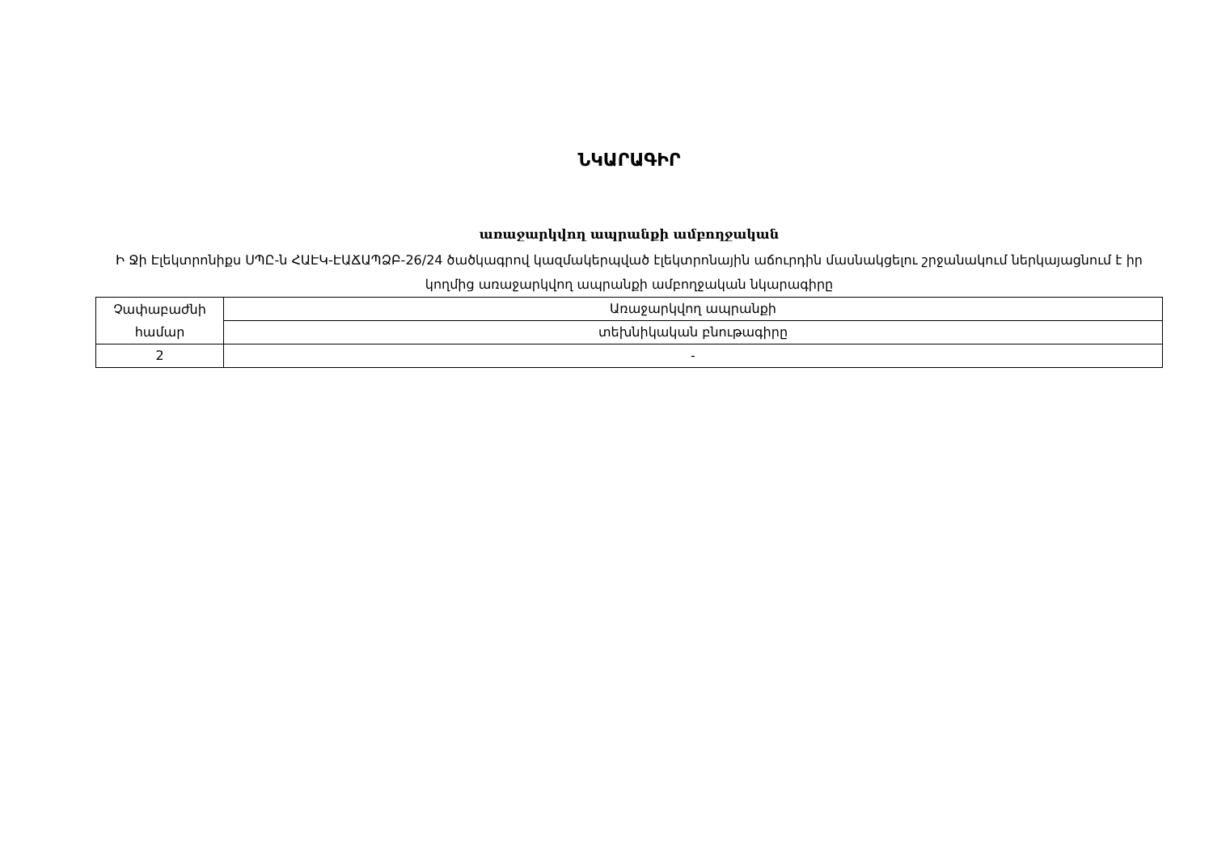ՆԿԱՐԱԳԻՐ
առաջարկվող ապրանքի ամբողջական
Ի Ջի Էլեկտրոնիքս ՍՊԸ-ն ՀԱԷԿ-ԷԱՃԱՊՁԲ-26/24 ծածկագրով կազմակերպված էլեկտրոնային աճուրդին մասնակցելու շրջանակում ներկայացնում է իր կողմից առաջարկվող ապրանքի ամբողջական նկարագիրը
| Չափաբաժնի համար | Առաջարկվող ապրանքի |
| | տեխնիկական բնութագիրը |
| 2 | - |